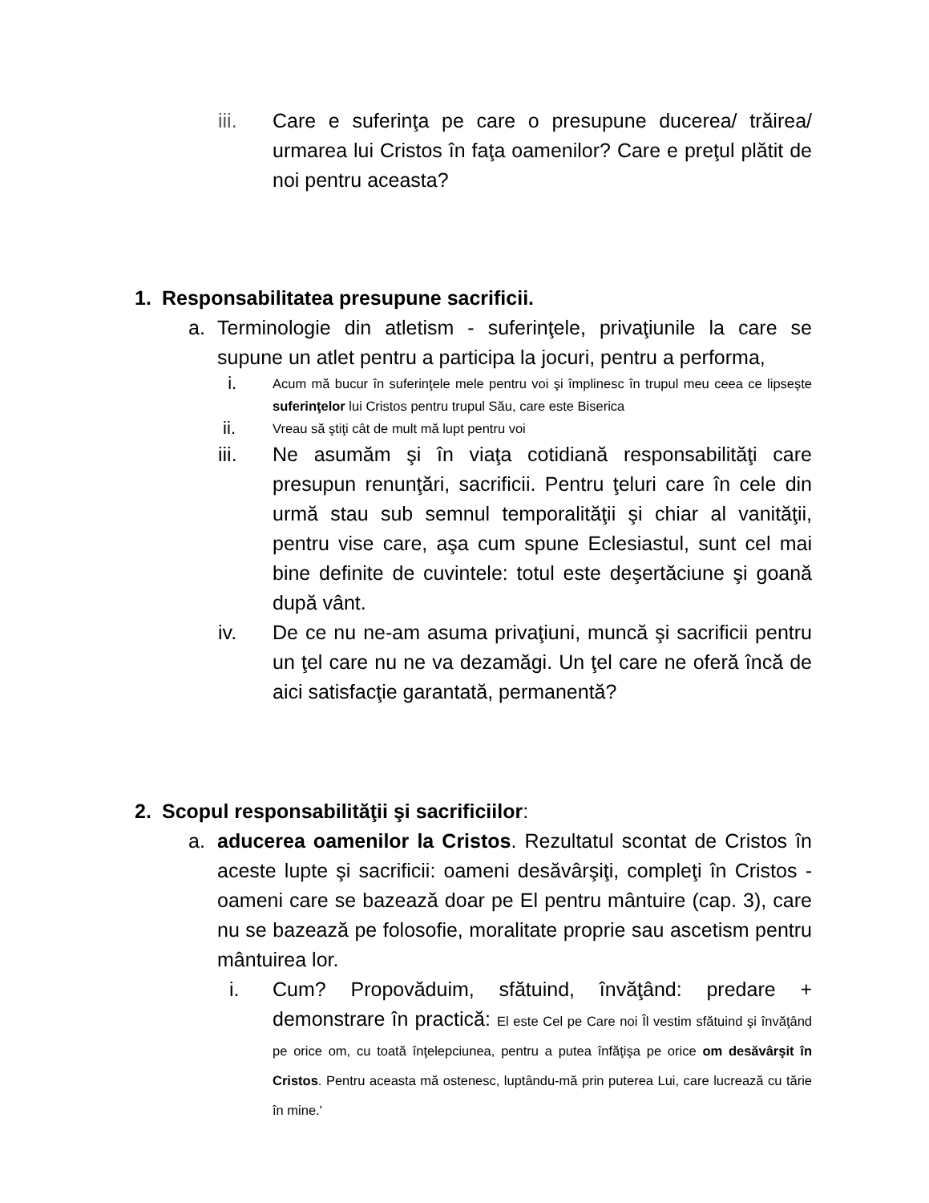iii. Care e suferinţa pe care o presupune ducerea/ trăirea/ urmarea lui Cristos în faţa oamenilor? Care e preţul plătit de noi pentru aceasta?
1. Responsabilitatea presupune sacrificii.
a. Terminologie din atletism - suferinţele, privaţiunile la care se supune un atlet pentru a participa la jocuri, pentru a performa,
i.
Acum mă bucur în suferinţele mele pentru voi şi împlinesc în trupul meu ceea ce lipseşte suferinţelor lui Cristos pentru trupul Său, care este Biserica
ii.
Vreau să ştiţi cât de mult mă lupt pentru voi
iii. Ne asumăm şi în viaţa cotidiană responsabilităţi care presupun renunţări, sacrificii. Pentru ţeluri care în cele din urmă stau sub semnul temporalităţii şi chiar al vanităţii, pentru vise care, aşa cum spune Eclesiastul, sunt cel mai bine definite de cuvintele: totul este deşertăciune şi goană după vânt.
iv. De ce nu ne-am asuma privaţiuni, muncă şi sacrificii pentru un ţel care nu ne va dezamăgi. Un ţel care ne oferă încă de aici satisfacţie garantată, permanentă?
2. Scopul responsabilităţii şi sacrificiilor:
a. aducerea oamenilor la Cristos. Rezultatul scontat de Cristos în aceste lupte şi sacrificii: oameni desăvârşiţi, compleţi în Cristos - oameni care se bazează doar pe El pentru mântuire (cap. 3), care nu se bazează pe folosofie, moralitate proprie sau ascetism pentru mântuirea lor.
i. Cum? Propovăduim, sfătuind, învăţând: predare + demonstrare în practică: El este Cel pe Care noi Îl vestim sfătuind şi învăţând pe orice om, cu toată înţelepciunea, pentru a putea înfăţişa pe orice om desăvârşit în Cristos. Pentru aceasta mă ostenesc, luptându-mă prin puterea Lui, care lucrează cu tărie în mine.'